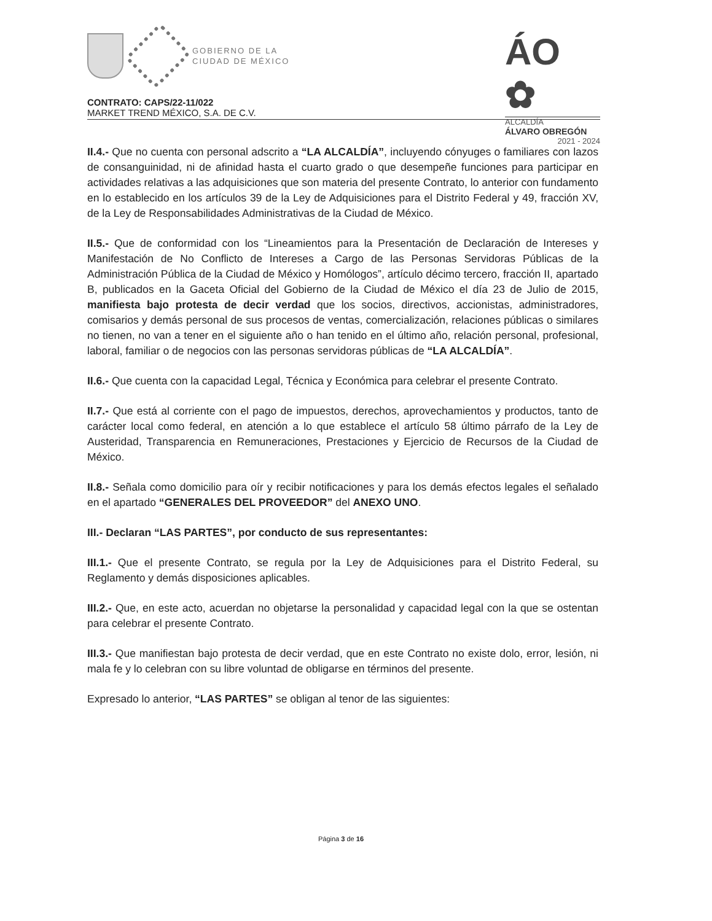GOBIERNO DE LA
CIUDAD DE MÉXICO
ÁO ✿
ALCALDÍA
ÁLVARO OBREGÓN
2021 - 2024
CONTRATO: CAPS/22-11/022
MARKET TREND MÉXICO, S.A. DE C.V.
II.4.- Que no cuenta con personal adscrito a “LA ALCALDÍA”, incluyendo cónyuges o familiares con lazos de consanguinidad, ni de afinidad hasta el cuarto grado o que desempeñe funciones para participar en actividades relativas a las adquisiciones que son materia del presente Contrato, lo anterior con fundamento en lo establecido en los artículos 39 de la Ley de Adquisiciones para el Distrito Federal y 49, fracción XV, de la Ley de Responsabilidades Administrativas de la Ciudad de México.
II.5.- Que de conformidad con los “Lineamientos para la Presentación de Declaración de Intereses y Manifestación de No Conflicto de Intereses a Cargo de las Personas Servidoras Públicas de la Administración Pública de la Ciudad de México y Homólogos”, artículo décimo tercero, fracción II, apartado B, publicados en la Gaceta Oficial del Gobierno de la Ciudad de México el día 23 de Julio de 2015, manifiesta bajo protesta de decir verdad que los socios, directivos, accionistas, administradores, comisarios y demás personal de sus procesos de ventas, comercialización, relaciones públicas o similares no tienen, no van a tener en el siguiente año o han tenido en el último año, relación personal, profesional, laboral, familiar o de negocios con las personas servidoras públicas de “LA ALCALDÍA”.
II.6.- Que cuenta con la capacidad Legal, Técnica y Económica para celebrar el presente Contrato.
II.7.- Que está al corriente con el pago de impuestos, derechos, aprovechamientos y productos, tanto de carácter local como federal, en atención a lo que establece el artículo 58 último párrafo de la Ley de Austeridad, Transparencia en Remuneraciones, Prestaciones y Ejercicio de Recursos de la Ciudad de México.
II.8.- Señala como domicilio para oír y recibir notificaciones y para los demás efectos legales el señalado en el apartado “GENERALES DEL PROVEEDOR” del ANEXO UNO.
III.- Declaran “LAS PARTES”, por conducto de sus representantes:
III.1.- Que el presente Contrato, se regula por la Ley de Adquisiciones para el Distrito Federal, su Reglamento y demás disposiciones aplicables.
III.2.- Que, en este acto, acuerdan no objetarse la personalidad y capacidad legal con la que se ostentan para celebrar el presente Contrato.
III.3.- Que manifiestan bajo protesta de decir verdad, que en este Contrato no existe dolo, error, lesión, ni mala fe y lo celebran con su libre voluntad de obligarse en términos del presente.
Expresado lo anterior, “LAS PARTES” se obligan al tenor de las siguientes:
Página 3 de 16